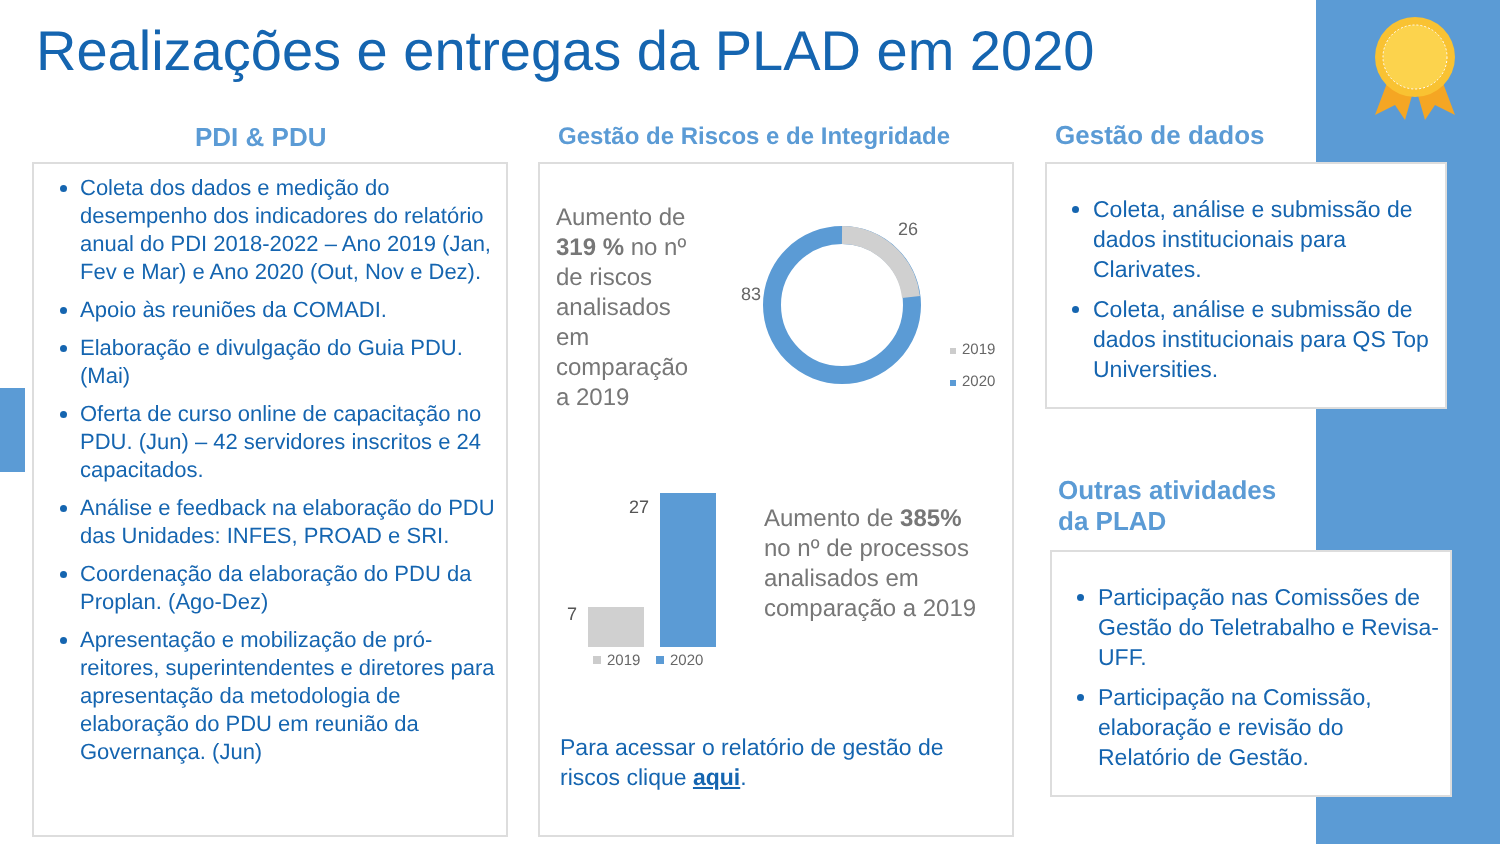Realizações e entregas da PLAD em 2020
PDI & PDU
Gestão de Riscos e de Integridade
Gestão de dados
Coleta dos dados e medição do desempenho dos indicadores do relatório anual do PDI 2018-2022 – Ano 2019 (Jan, Fev e Mar) e Ano 2020 (Out, Nov e Dez).
Apoio às reuniões da COMADI.
Elaboração e divulgação do Guia PDU. (Mai)
Oferta de curso online de capacitação no PDU. (Jun) – 42 servidores inscritos e 24 capacitados.
Análise e feedback na elaboração do PDU das Unidades: INFES, PROAD e SRI.
Coordenação da elaboração do PDU da Proplan. (Ago-Dez)
Apresentação e mobilização de pró-reitores, superintendentes e diretores para apresentação da metodologia de elaboração do PDU em reunião da Governança. (Jun)
Aumento de 319 % no nº de riscos analisados em comparação a 2019
26
83
2019
2020
7
27
2019
2020
Aumento de 385% no nº de processos analisados em comparação a 2019
Para acessar o relatório de gestão de riscos clique aqui.
Coleta, análise e submissão de dados institucionais para Clarivates.
Coleta, análise e submissão de dados institucionais para QS Top Universities.
Outras atividades
da PLAD
Participação nas Comissões de Gestão do Teletrabalho e Revisa-UFF.
Participação na Comissão, elaboração e revisão do Relatório de Gestão.